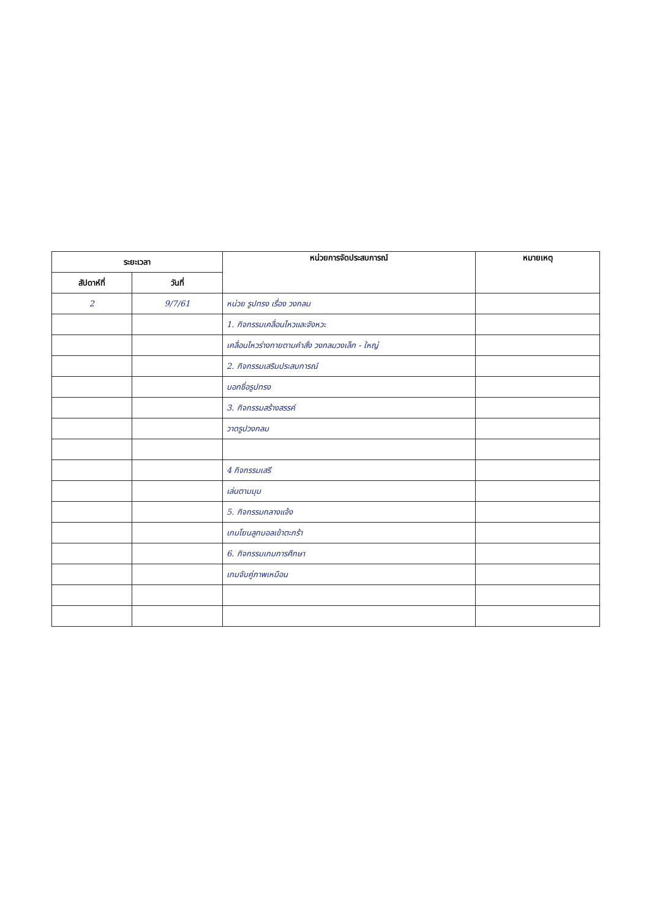| ระยะเวลา | | หน่วยการจัดประสบการณ์ | หมายเหตุ |
| --- | --- | --- | --- |
| สัปดาห์ที่ | วันที่ | | |
| 2 | 9/7/61 | หน่วย รูปทรง เรื่อง วงกลม | |
| | | 1. กิจกรรมเคลื่อนไหวและจังหวะ | |
| | | เคลื่อนไหวร่างกายตามคำสั่ง วงกลมวงเล็ก - ใหญ่ | |
| | | 2. กิจกรรมเสริมประสบการณ์ | |
| | | บอกชื่อรูปทรง | |
| | | 3. กิจกรรมสร้างสรรค์ | |
| | | วาดรูปวงกลม | |
| | | 4 กิจกรรมเสรี | |
| | | เล่นตามมุม | |
| | | 5. กิจกรรมกลางแจ้ง | |
| | | เกมโยนลูกบอลเข้าตะกร้า | |
| | | 6. กิจกรรมเกมการศึกษา | |
| | | เกมจับคู่ภาพเหมือน | |